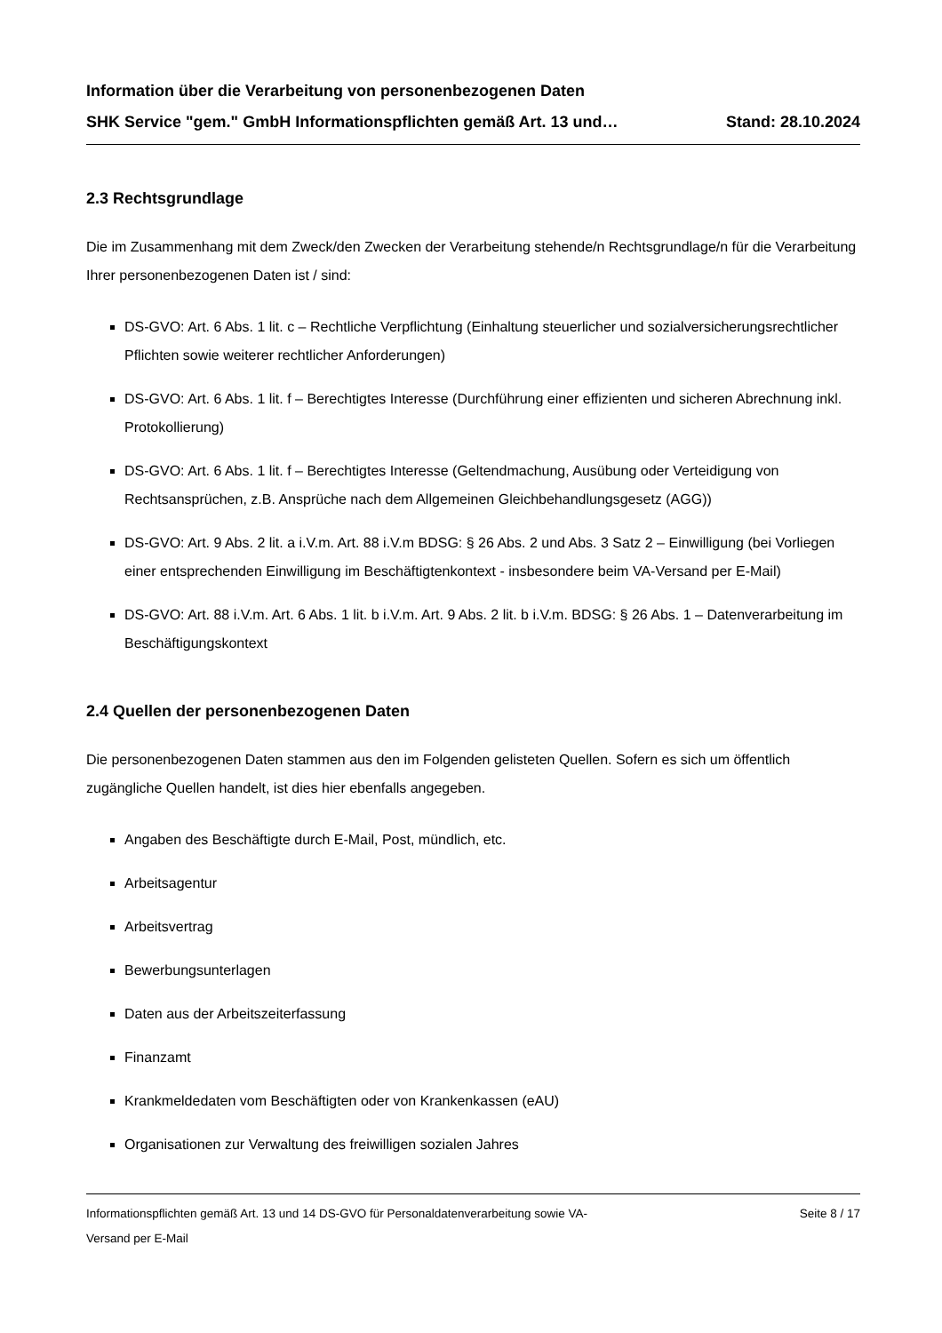Information über die Verarbeitung von personenbezogenen Daten
SHK Service "gem." GmbH Informationspflichten gemäß Art. 13 und… Stand: 28.10.2024
2.3 Rechtsgrundlage
Die im Zusammenhang mit dem Zweck/den Zwecken der Verarbeitung stehende/n Rechtsgrundlage/n für die Verarbeitung Ihrer personenbezogenen Daten ist / sind:
DS-GVO: Art. 6 Abs. 1 lit. c – Rechtliche Verpflichtung (Einhaltung steuerlicher und sozialversicherungsrechtlicher Pflichten sowie weiterer rechtlicher Anforderungen)
DS-GVO: Art. 6 Abs. 1 lit. f – Berechtigtes Interesse (Durchführung einer effizienten und sicheren Abrechnung inkl. Protokollierung)
DS-GVO: Art. 6 Abs. 1 lit. f – Berechtigtes Interesse (Geltendmachung, Ausübung oder Verteidigung von Rechtsansprüchen, z.B. Ansprüche nach dem Allgemeinen Gleichbehandlungsgesetz (AGG))
DS-GVO: Art. 9 Abs. 2 lit. a i.V.m. Art. 88 i.V.m BDSG: § 26 Abs. 2 und Abs. 3 Satz 2 – Einwilligung (bei Vorliegen einer entsprechenden Einwilligung im Beschäftigtenkontext - insbesondere beim VA-Versand per E-Mail)
DS-GVO: Art. 88 i.V.m. Art. 6 Abs. 1 lit. b i.V.m. Art. 9 Abs. 2 lit. b i.V.m. BDSG: § 26 Abs. 1 – Datenverarbeitung im Beschäftigungskontext
2.4 Quellen der personenbezogenen Daten
Die personenbezogenen Daten stammen aus den im Folgenden gelisteten Quellen. Sofern es sich um öffentlich zugängliche Quellen handelt, ist dies hier ebenfalls angegeben.
Angaben des Beschäftigte durch E-Mail, Post, mündlich, etc.
Arbeitsagentur
Arbeitsvertrag
Bewerbungsunterlagen
Daten aus der Arbeitszeiterfassung
Finanzamt
Krankmeldedaten vom Beschäftigten oder von Krankenkassen (eAU)
Organisationen zur Verwaltung des freiwilligen sozialen Jahres
Informationspflichten gemäß Art. 13 und 14 DS-GVO für Personaldatenverarbeitung sowie VA-
Versand per E-Mail Seite 8 / 17